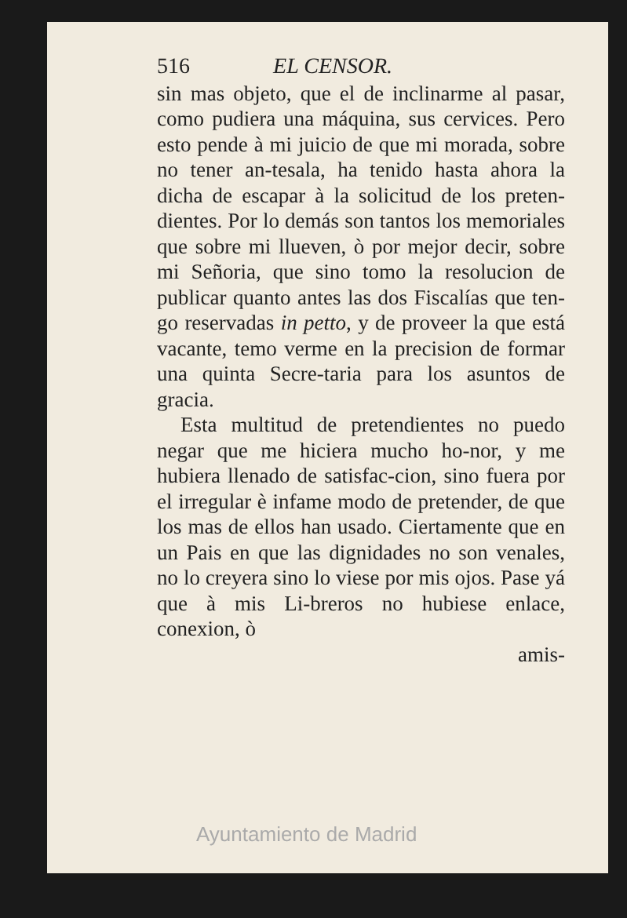516 EL CENSOR.
sin mas objeto, que el de inclinarme al pasar, como pudiera una máquina, sus cervices. Pero esto pende à mi juicio de que mi morada, sobre no tener an-tesala, ha tenido hasta ahora la dicha de escapar à la solicitud de los preten-dientes. Por lo demás son tantos los memoriales que sobre mi llueven, ò por mejor decir, sobre mi Señoria, que sino tomo la resolucion de publicar quanto antes las dos Fiscalías que ten-go reservadas in petto, y de proveer la que está vacante, temo verme en la precision de formar una quinta Secre-taria para los asuntos de gracia.
Esta multitud de pretendientes no puedo negar que me hiciera mucho ho-nor, y me hubiera llenado de satisfac-cion, sino fuera por el irregular è infame modo de pretender, de que los mas de ellos han usado. Ciertamente que en un Pais en que las dignidades no son venales, no lo creyera sino lo viese por mis ojos. Pase yá que à mis Li-breros no hubiese enlace, conexion, ò
amis-
Ayuntamiento de Madrid